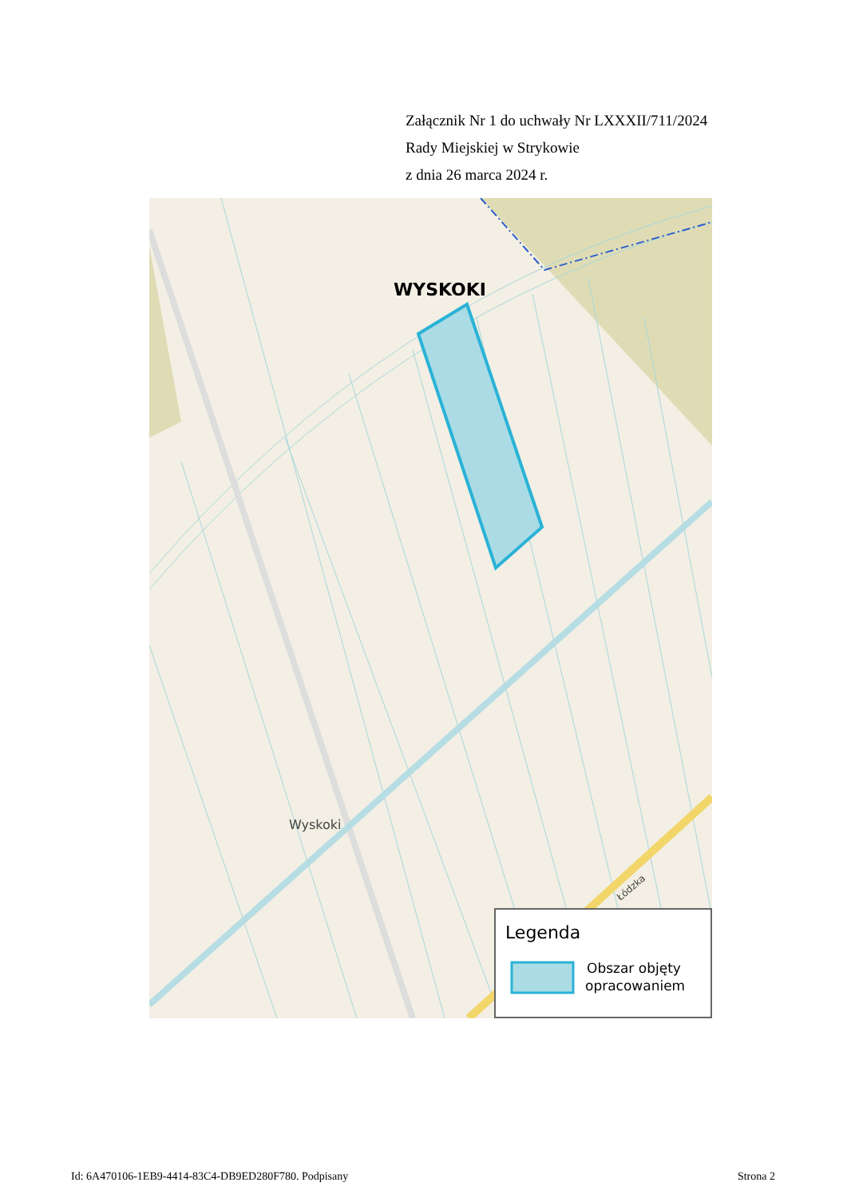Załącznik Nr 1 do uchwały Nr LXXXII/711/2024
Rady Miejskiej w Strykowie
z dnia 26 marca 2024 r.
WYSKOKI
Wyskoki
Łódzka
Legenda
Obszar objęty
opracowaniem
Id: 6A470106-1EB9-4414-83C4-DB9ED280F780. Podpisany Strona 2